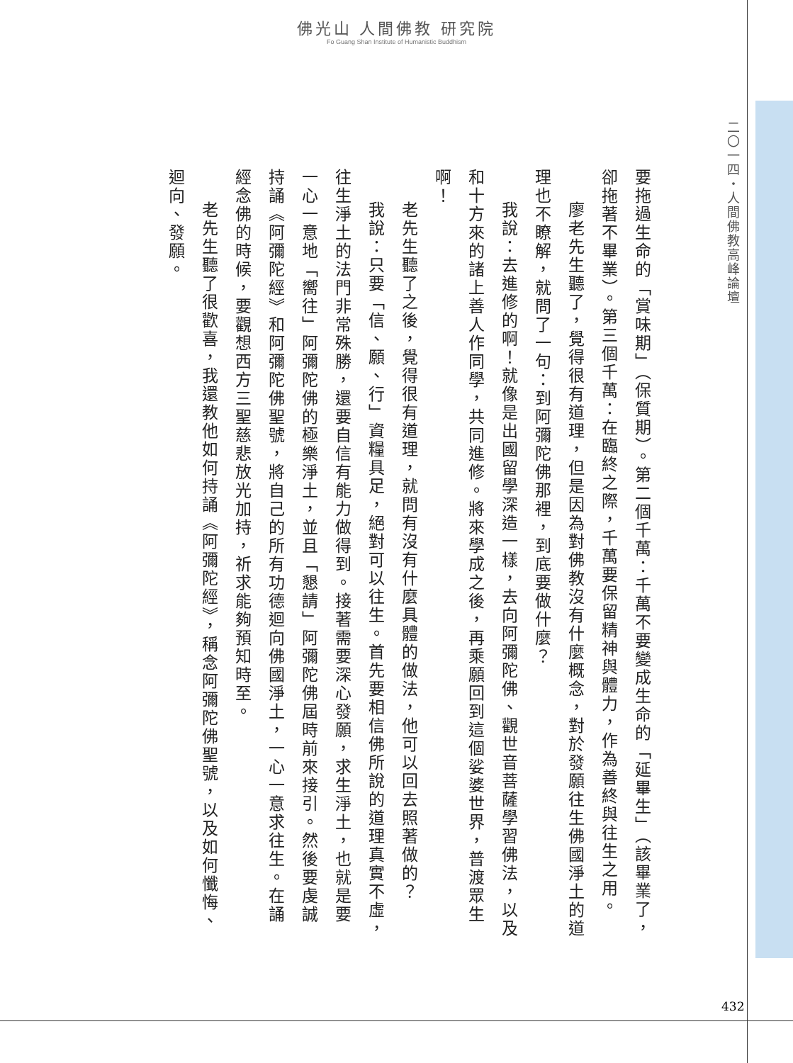佛光山 人間佛教 研究院
Fo Guang Shan Institute of Humanistic Buddhism
二〇一四・人間佛教高峰論壇
要拖過生命的「賞味期」（保質期）。第二個千萬：千萬不要變成生命的「延畢生」（該畢業了，卻拖著不畢業）。第三個千萬：在臨終之際，千萬要保留精神與體力，作為善終與往生之用。
廖老先生聽了，覺得很有道理，但是因為對佛教沒有什麼概念，對於發願往生佛國淨土的道理也不瞭解，就問了一句：到阿彌陀佛那裡，到底要做什麼？
我說：去進修的啊！就像是出國留學深造一樣，去向阿彌陀佛、觀世音菩薩學習佛法，以及和十方來的諸上善人作同學，共同進修。將來學成之後，再乘願回到這個娑婆世界，普渡眾生啊！
老先生聽了之後，覺得很有道理，就問有沒有什麼具體的做法，他可以回去照著做的？
我說：只要「信、願、行」資糧具足，絕對可以往生。首先要相信佛所說的道理真實不虛，往生淨土的法門非常殊勝，還要自信有能力做得到。接著需要深心發願，求生淨土，也就是要一心一意地「嚮往」阿彌陀佛的極樂淨土，並且「懇請」阿彌陀佛屆時前來接引。然後要虔誠持誦《阿彌陀經》和阿彌陀佛聖號，將自己的所有功德迴向佛國淨土，一心一意求往生。在誦經念佛的時候，要觀想西方三聖慈悲放光加持，祈求能夠預知時至。
老先生聽了很歡喜，我還教他如何持誦《阿彌陀經》，稱念阿彌陀佛聖號，以及如何懺悔、迴向、發願。
432